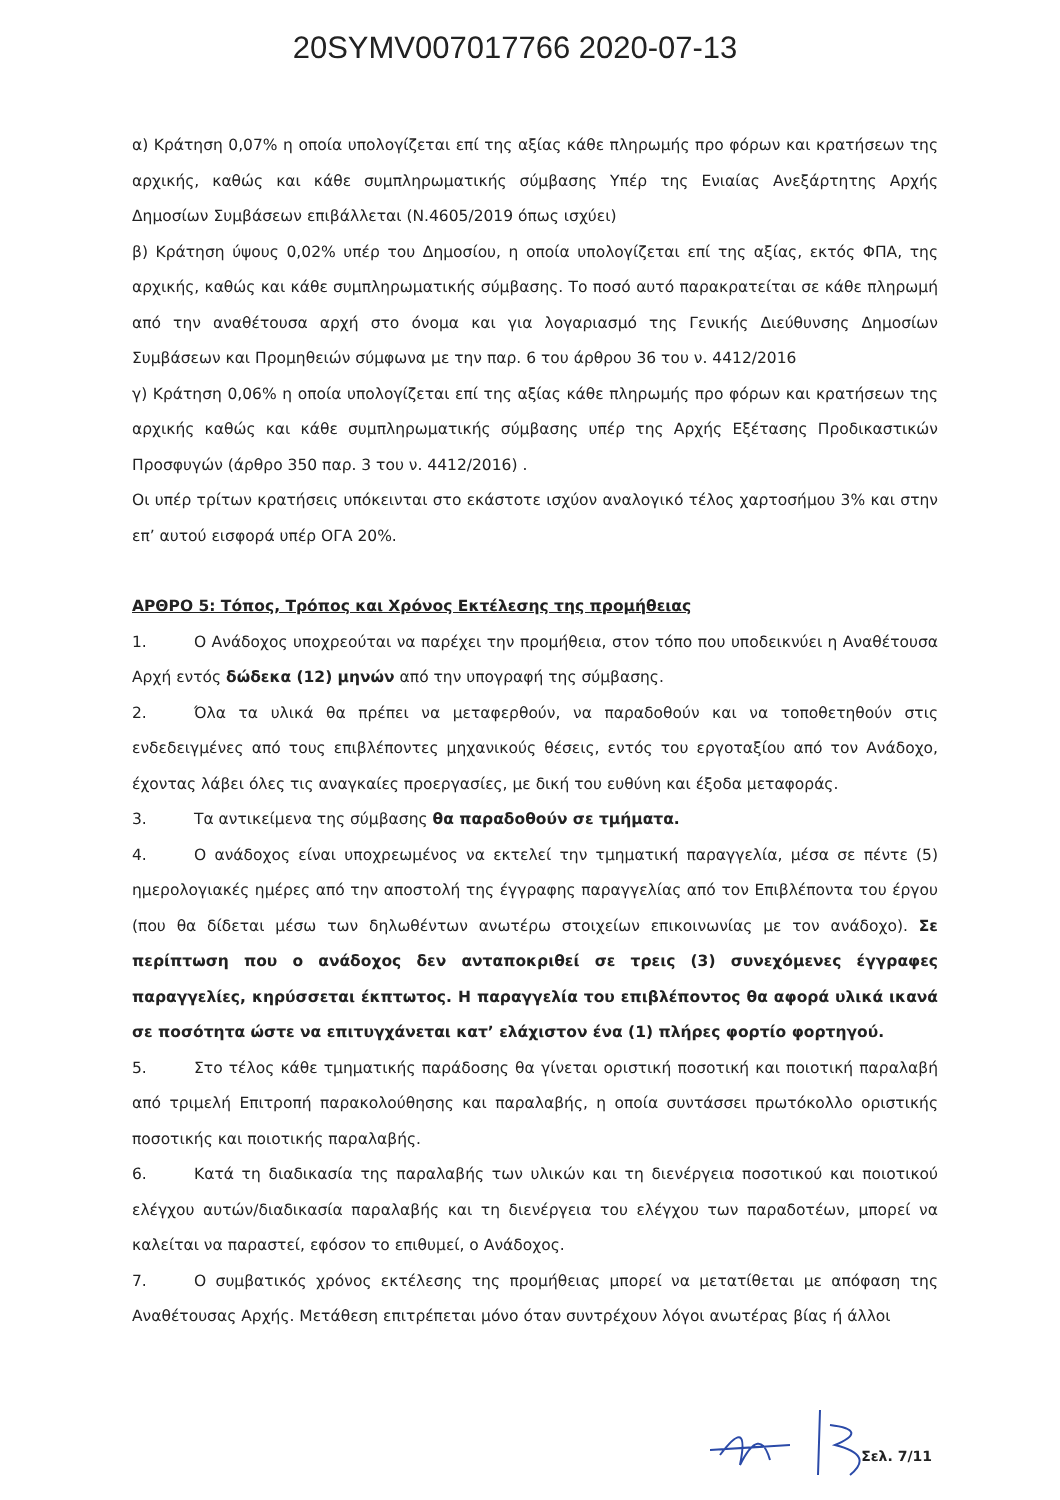20SYMV007017766 2020-07-13
α) Κράτηση 0,07% η οποία υπολογίζεται επί της αξίας κάθε πληρωμής προ φόρων και κρατήσεων της αρχικής, καθώς και κάθε συμπληρωματικής σύμβασης Υπέρ της Ενιαίας Ανεξάρτητης Αρχής Δημοσίων Συμβάσεων επιβάλλεται (Ν.4605/2019 όπως ισχύει)
β) Κράτηση ύψους 0,02% υπέρ του Δημοσίου, η οποία υπολογίζεται επί της αξίας, εκτός ΦΠΑ, της αρχικής, καθώς και κάθε συμπληρωματικής σύμβασης. Το ποσό αυτό παρακρατείται σε κάθε πληρωμή από την αναθέτουσα αρχή στο όνομα και για λογαριασμό της Γενικής Διεύθυνσης Δημοσίων Συμβάσεων και Προμηθειών σύμφωνα με την παρ. 6 του άρθρου 36 του ν. 4412/2016
γ) Κράτηση 0,06% η οποία υπολογίζεται επί της αξίας κάθε πληρωμής προ φόρων και κρατήσεων της αρχικής καθώς και κάθε συμπληρωματικής σύμβασης υπέρ της Αρχής Εξέτασης Προδικαστικών Προσφυγών (άρθρο 350 παρ. 3 του ν. 4412/2016) .
Οι υπέρ τρίτων κρατήσεις υπόκεινται στο εκάστοτε ισχύον αναλογικό τέλος χαρτοσήμου 3% και στην επ’ αυτού εισφορά υπέρ ΟΓΑ 20%.
ΑΡΘΡΟ 5: Τόπος, Τρόπος και Χρόνος Εκτέλεσης της προμήθειας
1. Ο Ανάδοχος υποχρεούται να παρέχει την προμήθεια, στον τόπο που υποδεικνύει η Αναθέτουσα Αρχή εντός δώδεκα (12) μηνών από την υπογραφή της σύμβασης.
2. Όλα τα υλικά θα πρέπει να μεταφερθούν, να παραδοθούν και να τοποθετηθούν στις ενδεδειγμένες από τους επιβλέποντες μηχανικούς θέσεις, εντός του εργοταξίου από τον Ανάδοχο, έχοντας λάβει όλες τις αναγκαίες προεργασίες, με δική του ευθύνη και έξοδα μεταφοράς.
3. Τα αντικείμενα της σύμβασης θα παραδοθούν σε τμήματα.
4. Ο ανάδοχος είναι υποχρεωμένος να εκτελεί την τμηματική παραγγελία, μέσα σε πέντε (5) ημερολογιακές ημέρες από την αποστολή της έγγραφης παραγγελίας από τον Επιβλέποντα του έργου (που θα δίδεται μέσω των δηλωθέντων ανωτέρω στοιχείων επικοινωνίας με τον ανάδοχο). Σε περίπτωση που ο ανάδοχος δεν ανταποκριθεί σε τρεις (3) συνεχόμενες έγγραφες παραγγελίες, κηρύσσεται έκπτωτος. Η παραγγελία του επιβλέποντος θα αφορά υλικά ικανά σε ποσότητα ώστε να επιτυγχάνεται κατ’ ελάχιστον ένα (1) πλήρες φορτίο φορτηγού.
5. Στο τέλος κάθε τμηματικής παράδοσης θα γίνεται οριστική ποσοτική και ποιοτική παραλαβή από τριμελή Επιτροπή παρακολούθησης και παραλαβής, η οποία συντάσσει πρωτόκολλο οριστικής ποσοτικής και ποιοτικής παραλαβής.
6. Κατά τη διαδικασία της παραλαβής των υλικών και τη διενέργεια ποσοτικού και ποιοτικού ελέγχου αυτών/διαδικασία παραλαβής και τη διενέργεια του ελέγχου των παραδοτέων, μπορεί να καλείται να παραστεί, εφόσον το επιθυμεί, ο Ανάδοχος.
7. Ο συμβατικός χρόνος εκτέλεσης της προμήθειας μπορεί να μετατίθεται με απόφαση της Αναθέτουσας Αρχής. Μετάθεση επιτρέπεται μόνο όταν συντρέχουν λόγοι ανωτέρας βίας ή άλλοι
Σελ. 7/11